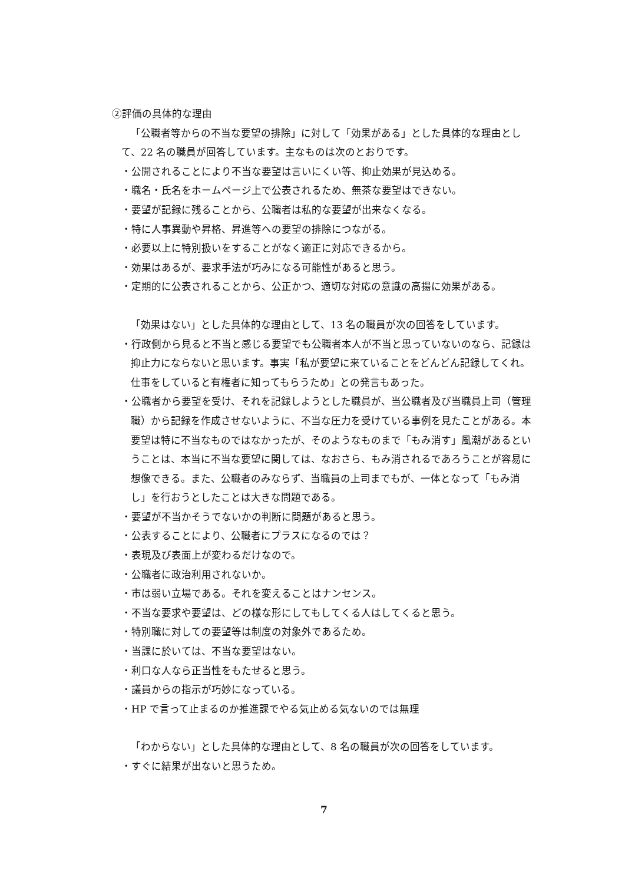②評価の具体的な理由
「公職者等からの不当な要望の排除」に対して「効果がある」とした具体的な理由として、22 名の職員が回答しています。主なものは次のとおりです。
・公開されることにより不当な要望は言いにくい等、抑止効果が見込める。
・職名・氏名をホームページ上で公表されるため、無茶な要望はできない。
・要望が記録に残ることから、公職者は私的な要望が出来なくなる。
・特に人事異動や昇格、昇進等への要望の排除につながる。
・必要以上に特別扱いをすることがなく適正に対応できるから。
・効果はあるが、要求手法が巧みになる可能性があると思う。
・定期的に公表されることから、公正かつ、適切な対応の意識の高揚に効果がある。
「効果はない」とした具体的な理由として、13 名の職員が次の回答をしています。
・行政側から見ると不当と感じる要望でも公職者本人が不当と思っていないのなら、記録は抑止力にならないと思います。事実「私が要望に来ていることをどんどん記録してくれ。仕事をしていると有権者に知ってもらうため」との発言もあった。
・公職者から要望を受け、それを記録しようとした職員が、当公職者及び当職員上司（管理職）から記録を作成させないように、不当な圧力を受けている事例を見たことがある。本要望は特に不当なものではなかったが、そのようなものまで「もみ消す」風潮があるということは、本当に不当な要望に関しては、なおさら、もみ消されるであろうことが容易に想像できる。また、公職者のみならず、当職員の上司までもが、一体となって「もみ消し」を行おうとしたことは大きな問題である。
・要望が不当かそうでないかの判断に問題があると思う。
・公表することにより、公職者にプラスになるのでは？
・表現及び表面上が変わるだけなので。
・公職者に政治利用されないか。
・市は弱い立場である。それを変えることはナンセンス。
・不当な要求や要望は、どの様な形にしてもしてくる人はしてくると思う。
・特別職に対しての要望等は制度の対象外であるため。
・当課に於いては、不当な要望はない。
・利口な人なら正当性をもたせると思う。
・議員からの指示が巧妙になっている。
・HP で言って止まるのか推進課でやる気止める気ないのでは無理
「わからない」とした具体的な理由として、8 名の職員が次の回答をしています。
・すぐに結果が出ないと思うため。
7